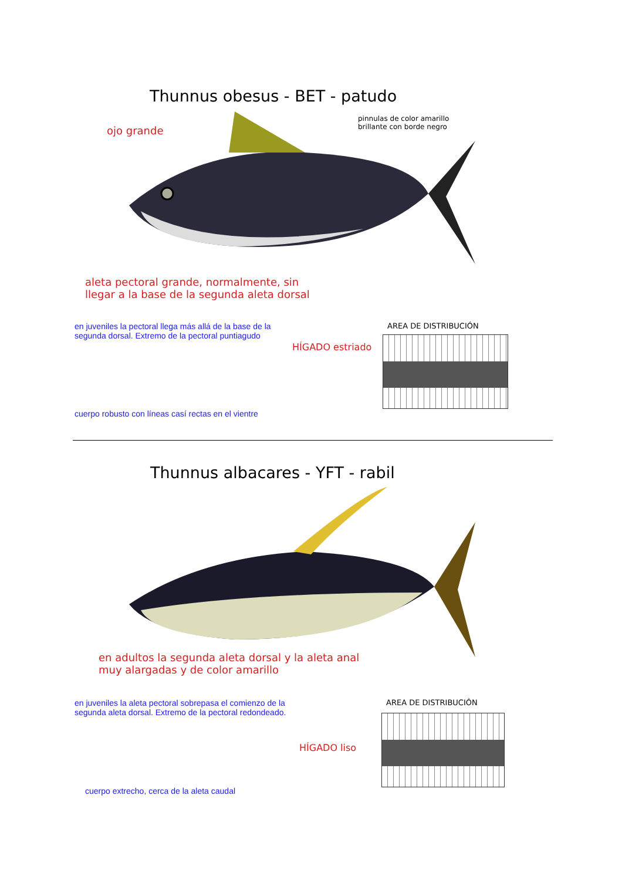Thunnus obesus - BET - patudo
pinnulas de color amarillo
brillante con borde negro
ojo grande
aleta pectoral grande, normalmente, sin
llegar a la base de la segunda aleta dorsal
en juveniles la pectoral llega más allá de la base de la
segunda dorsal. Extremo de la pectoral puntiagudo
AREA DE DISTRIBUCIÓN
HÍGADO estriado
cuerpo robusto con líneas casí rectas en el vientre
Thunnus albacares - YFT - rabil
en adultos la segunda aleta dorsal y la aleta anal
muy alargadas y de color amarillo
en juveniles la aleta pectoral sobrepasa el comienzo de la
segunda aleta dorsal. Extremo de la pectoral redondeado.
AREA DE DISTRIBUCIÓN
HÍGADO liso
cuerpo extrecho, cerca de la aleta caudal